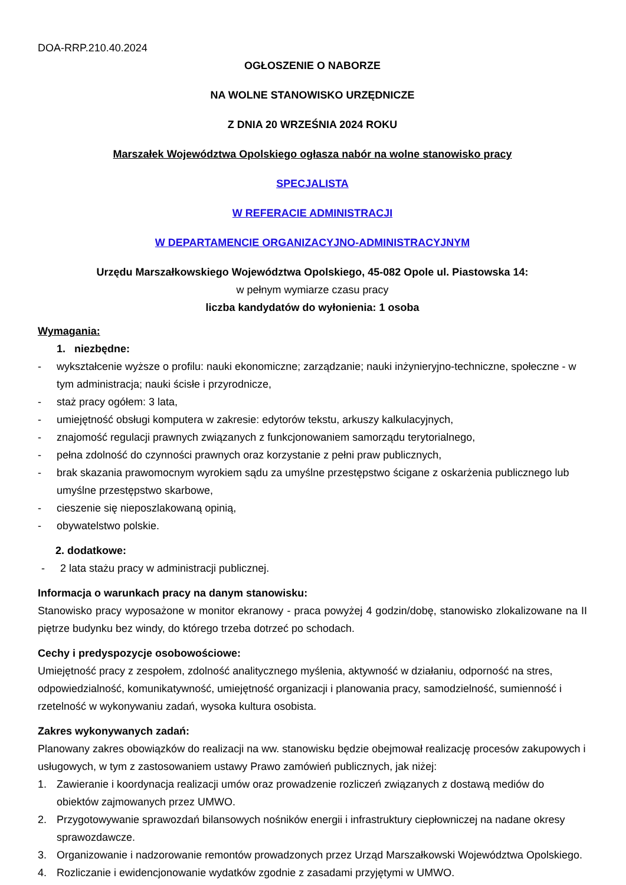DOA-RRP.210.40.2024
OGŁOSZENIE O NABORZE
NA WOLNE STANOWISKO URZĘDNICZE
Z DNIA 20 WRZEŚNIA 2024 ROKU
Marszałek Województwa Opolskiego ogłasza nabór na wolne stanowisko pracy
SPECJALISTA
W REFERACIE ADMINISTRACJI
W DEPARTAMENCIE ORGANIZACYJNO-ADMINISTRACYJNYM
Urzędu Marszałkowskiego Województwa Opolskiego, 45-082 Opole ul. Piastowska 14:
w pełnym wymiarze czasu pracy
liczba kandydatów do wyłonienia: 1 osoba
Wymagania:
1. niezbędne:
- wykształcenie wyższe o profilu: nauki ekonomiczne; zarządzanie; nauki inżynieryjno-techniczne, społeczne - w tym administracja; nauki ścisłe i przyrodnicze,
- staż pracy ogółem: 3 lata,
- umiejętność obsługi komputera w zakresie: edytorów tekstu, arkuszy kalkulacyjnych,
- znajomość regulacji prawnych związanych z funkcjonowaniem samorządu terytorialnego,
- pełna zdolność do czynności prawnych oraz korzystanie z pełni praw publicznych,
- brak skazania prawomocnym wyrokiem sądu za umyślne przestępstwo ścigane z oskarżenia publicznego lub umyślne przestępstwo skarbowe,
- cieszenie się nieposzlakowaną opinią,
- obywatelstwo polskie.
2. dodatkowe:
- 2 lata stażu pracy w administracji publicznej.
Informacja o warunkach pracy na danym stanowisku:
Stanowisko pracy wyposażone w monitor ekranowy - praca powyżej 4 godzin/dobę, stanowisko zlokalizowane na II piętrze budynku bez windy, do którego trzeba dotrzeć po schodach.
Cechy i predyspozycje osobowościowe:
Umiejętność pracy z zespołem, zdolność analitycznego myślenia, aktywność w działaniu, odporność na stres, odpowiedzialność, komunikatywność, umiejętność organizacji i planowania pracy, samodzielność, sumienność i rzetelność w wykonywaniu zadań, wysoka kultura osobista.
Zakres wykonywanych zadań:
Planowany zakres obowiązków do realizacji na ww. stanowisku będzie obejmował realizację procesów zakupowych i usługowych, w tym z zastosowaniem ustawy Prawo zamówień publicznych, jak niżej:
1. Zawieranie i koordynacja realizacji umów oraz prowadzenie rozliczeń związanych z dostawą mediów do obiektów zajmowanych przez UMWO.
2. Przygotowywanie sprawozdań bilansowych nośników energii i infrastruktury ciepłowniczej na nadane okresy sprawozdawcze.
3. Organizowanie i nadzorowanie remontów prowadzonych przez Urząd Marszałkowski Województwa Opolskiego.
4. Rozliczanie i ewidencjonowanie wydatków zgodnie z zasadami przyjętymi w UMWO.